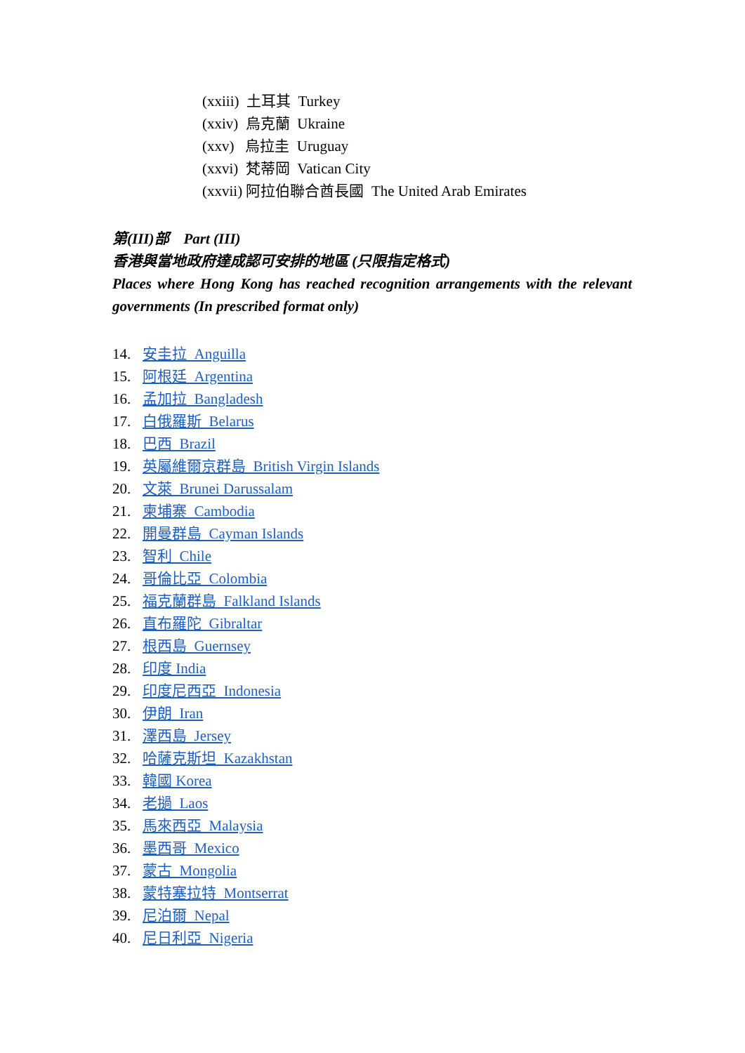(xxiii) 土耳其 Turkey
(xxiv) 烏克蘭 Ukraine
(xxv) 烏拉圭 Uruguay
(xxvi) 梵蒂岡 Vatican City
(xxvii) 阿拉伯聯合酋長國 The United Arab Emirates
第(III)部 Part (III)
香港與當地政府達成認可安排的地區 (只限指定格式)
Places where Hong Kong has reached recognition arrangements with the relevant governments (In prescribed format only)
14. 安圭拉 Anguilla
15. 阿根廷 Argentina
16. 孟加拉 Bangladesh
17. 白俄羅斯 Belarus
18. 巴西 Brazil
19. 英屬維爾京群島 British Virgin Islands
20. 文萊 Brunei Darussalam
21. 柬埔寨 Cambodia
22. 開曼群島 Cayman Islands
23. 智利 Chile
24. 哥倫比亞 Colombia
25. 福克蘭群島 Falkland Islands
26. 直布羅陀 Gibraltar
27. 根西島 Guernsey
28. 印度 India
29. 印度尼西亞 Indonesia
30. 伊朗 Iran
31. 澤西島 Jersey
32. 哈薩克斯坦 Kazakhstan
33. 韓國 Korea
34. 老撾 Laos
35. 馬來西亞 Malaysia
36. 墨西哥 Mexico
37. 蒙古 Mongolia
38. 蒙特塞拉特 Montserrat
39. 尼泊爾 Nepal
40. 尼日利亞 Nigeria